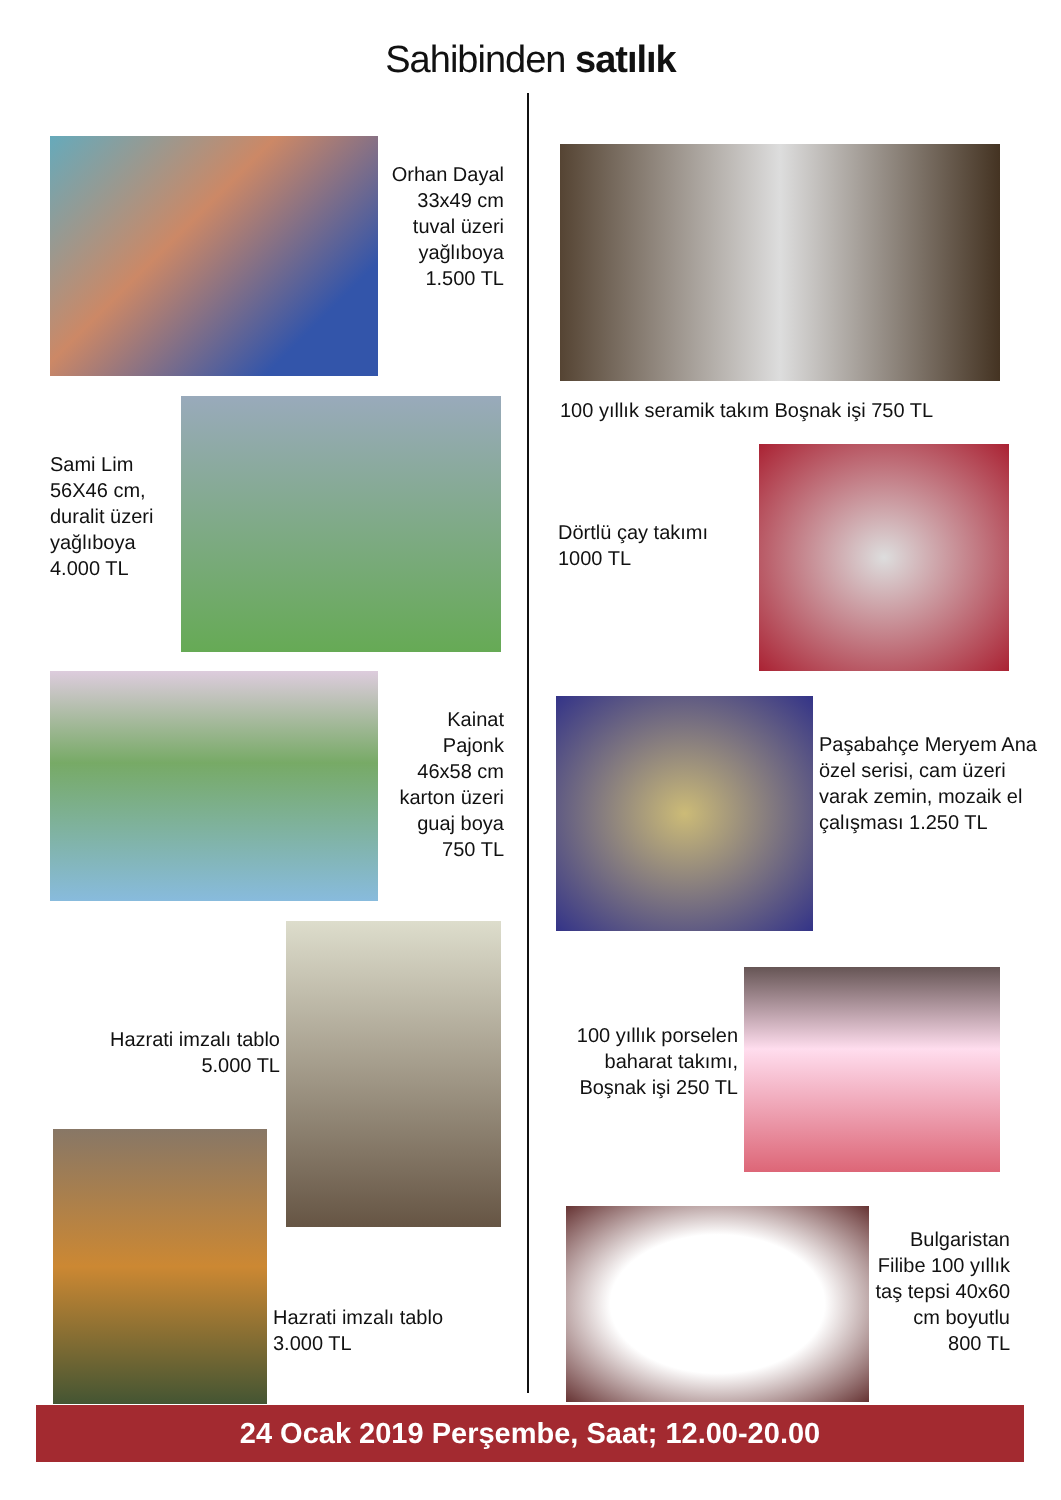Sahibinden satılık
Orhan Dayal 33x49 cm tuval üzeri yağlıboya 1.500 TL
Sami Lim 56X46 cm, duralit üzeri yağlıboya 4.000 TL
Kainat Pajonk 46x58 cm karton üzeri guaj boya 750 TL
Hazrati imzalı tablo 5.000 TL
Hazrati imzalı tablo
3.000 TL
100 yıllık seramik takım Boşnak işi 750 TL
Dörtlü çay takımı
1000 TL
Paşabahçe Meryem Ana özel serisi, cam üzeri varak zemin, mozaik el çalışması 1.250 TL
100 yıllık porselen baharat takımı, Boşnak işi 250 TL
Bulgaristan Filibe 100 yıllık taş tepsi 40x60 cm boyutlu 800 TL
24 Ocak 2019 Perşembe, Saat; 12.00-20.00